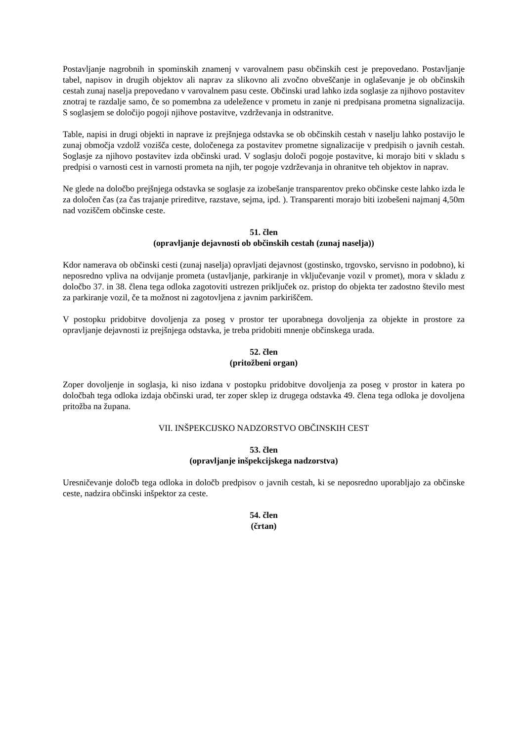Postavljanje nagrobnih in spominskih znamenj v varovalnem pasu občinskih cest je prepovedano. Postavljanje tabel, napisov in drugih objektov ali naprav za slikovno ali zvočno obveščanje in oglaševanje je ob občinskih cestah zunaj naselja prepovedano v varovalnem pasu ceste. Občinski urad lahko izda soglasje za njihovo postavitev znotraj te razdalje samo, če so pomembna za udeležence v prometu in zanje ni predpisana prometna signalizacija. S soglasjem se določijo pogoji njihove postavitve, vzdrževanja in odstranitve.
Table, napisi in drugi objekti in naprave iz prejšnjega odstavka se ob občinskih cestah v naselju lahko postavijo le zunaj območja vzdolž vozišča ceste, določenega za postavitev prometne signalizacije v predpisih o javnih cestah. Soglasje za njihovo postavitev izda občinski urad. V soglasju določi pogoje postavitve, ki morajo biti v skladu s predpisi o varnosti cest in varnosti prometa na njih, ter pogoje vzdrževanja in ohranitve teh objektov in naprav.
Ne glede na določbo prejšnjega odstavka se soglasje za izobešanje transparentov preko občinske ceste lahko izda le za določen čas (za čas trajanje prireditve, razstave, sejma, ipd. ). Transparenti morajo biti izobešeni najmanj 4,50m nad voziščem občinske ceste.
51. člen
(opravljanje dejavnosti ob občinskih cestah (zunaj naselja))
Kdor namerava ob občinski cesti (zunaj naselja) opravljati dejavnost (gostinsko, trgovsko, servisno in podobno), ki neposredno vpliva na odvijanje prometa (ustavljanje, parkiranje in vključevanje vozil v promet), mora v skladu z določbo 37. in 38. člena tega odloka zagotoviti ustrezen priključek oz. pristop do objekta ter zadostno število mest za parkiranje vozil, če ta možnost ni zagotovljena z javnim parkiriščem.
V postopku pridobitve dovoljenja za poseg v prostor ter uporabnega dovoljenja za objekte in prostore za opravljanje dejavnosti iz prejšnjega odstavka, je treba pridobiti mnenje občinskega urada.
52. člen
(pritožbeni organ)
Zoper dovoljenje in soglasja, ki niso izdana v postopku pridobitve dovoljenja za poseg v prostor in katera po določbah tega odloka izdaja občinski urad, ter zoper sklep iz drugega odstavka 49. člena tega odloka je dovoljena pritožba na župana.
VII. INŠPEKCIJSKO NADZORSTVO OBČINSKIH CEST
53. člen
(opravljanje inšpekcijskega nadzorstva)
Uresničevanje določb tega odloka in določb predpisov o javnih cestah, ki se neposredno uporabljajo za občinske ceste, nadzira občinski inšpektor za ceste.
54. člen
(črtan)